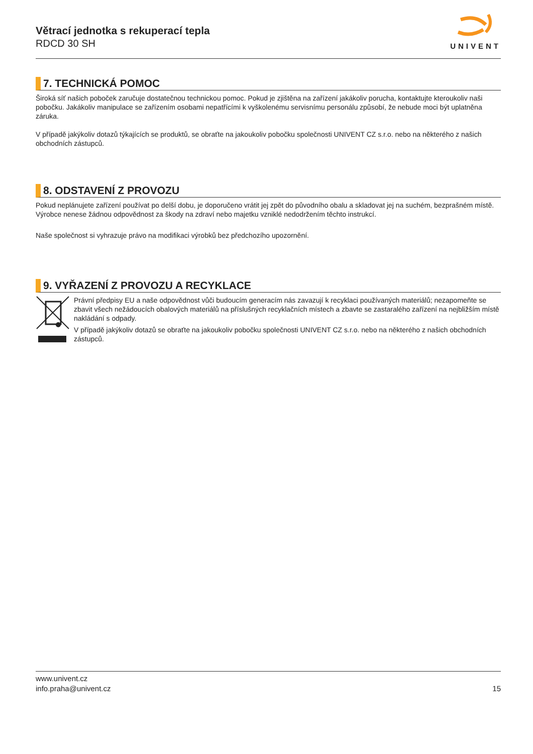Větrací jednotka s rekuperací tepla
RDCD 30 SH
UNIVENT
7. TECHNICKÁ POMOC
Široká síť našich poboček zaručuje dostatečnou technickou pomoc. Pokud je zjištěna na zařízení jakákoliv porucha, kontaktujte kteroukoliv naši pobočku. Jakákoliv manipulace se zařízením osobami nepatřícími k vyškolenému servisnímu personálu způsobí, že nebude moci být uplatněna záruka.
V případě jakýkoliv dotazů týkajících se produktů, se obraťte na jakoukoliv pobočku společnosti UNIVENT CZ s.r.o. nebo na některého z našich obchodních zástupců.
8. ODSTAVENÍ Z PROVOZU
Pokud neplánujete zařízení používat po delší dobu, je doporučeno vrátit jej zpět do původního obalu a skladovat jej na suchém, bezprašném místě. Výrobce nenese žádnou odpovědnost za škody na zdraví nebo majetku vzniklé nedodržením těchto instrukcí.
Naše společnost si vyhrazuje právo na modifikaci výrobků bez předchozího upozornění.
9. VYŘAZENÍ Z PROVOZU A RECYKLACE
Právní předpisy EU a naše odpovědnost vůči budoucím generacím nás zavazují k recyklaci používaných materiálů; nezapomeňte se zbavit všech nežádoucích obalových materiálů na příslušných recyklačních místech a zbavte se zastaralého zařízení na nejbližším místě nakládání s odpady.
V případě jakýkoliv dotazů se obraťte na jakoukoliv pobočku společnosti UNIVENT CZ s.r.o. nebo na některého z našich obchodních zástupců.
www.univent.cz
info.praha@univent.cz
15